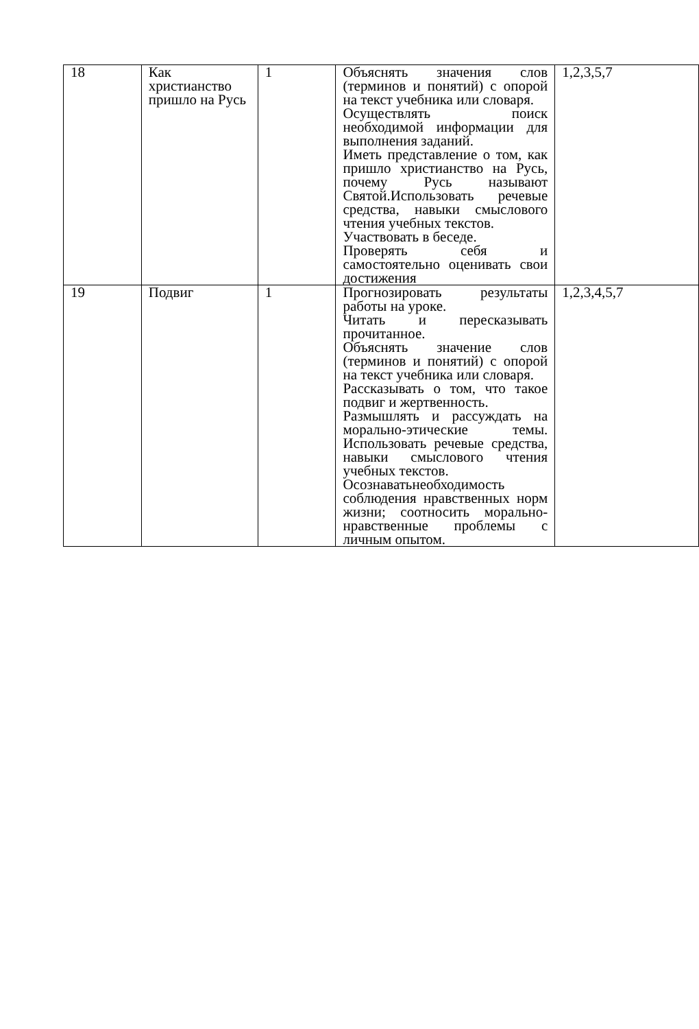| 18 | Как христианство пришло на Русь | 1 | Объяснять значения слов (терминов и понятий) с опорой на текст учебника или словаря. Осуществлять поиск необходимой информации для выполнения заданий. Иметь представление о том, как пришло христианство на Русь, почему Русь называют Святой.Использовать речевые средства, навыки смыслового чтения учебных текстов. Участвовать в беседе. Проверять себя и самостоятельно оценивать свои достижения | 1,2,3,5,7 |
| 19 | Подвиг | 1 | Прогнозировать результаты работы на уроке. Читать и пересказывать прочитанное. Объяснять значение слов (терминов и понятий) с опорой на текст учебника или словаря. Рассказывать о том, что такое подвиг и жертвенность. Размышлять и рассуждать на морально-этические темы. Использовать речевые средства, навыки смыслового чтения учебных текстов. Осознаватьнеобходимость соблюдения нравственных норм жизни; соотносить морально-нравственные проблемы с личным опытом. | 1,2,3,4,5,7 |